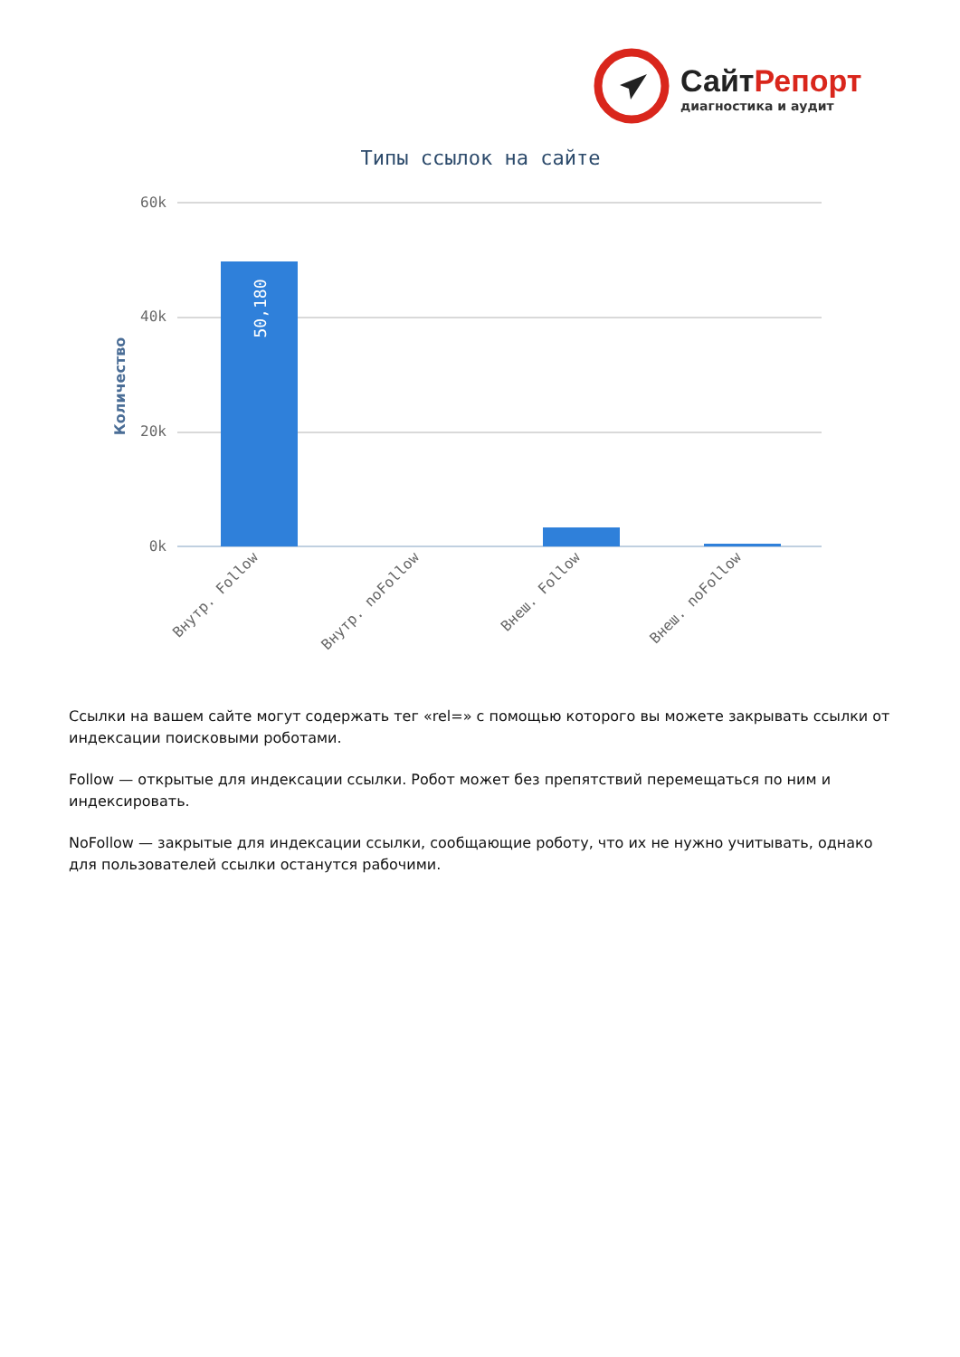СайтРепорт
диагностика и аудит
Типы ссылок на сайте
60k
40k
20k
0k
Количество
50,180
Внутр. Follow
Внутр. noFollow
Внеш. Follow
Внеш. noFollow
Ссылки на вашем сайте могут содержать тег «rel=» с помощью которого вы можете закрывать ссылки от индексации поисковыми роботами.
Follow — открытые для индексации ссылки. Робот может без препятствий перемещаться по ним и индексировать.
NoFollow — закрытые для индексации ссылки, сообщающие роботу, что их не нужно учитывать, однако для пользователей ссылки останутся рабочими.